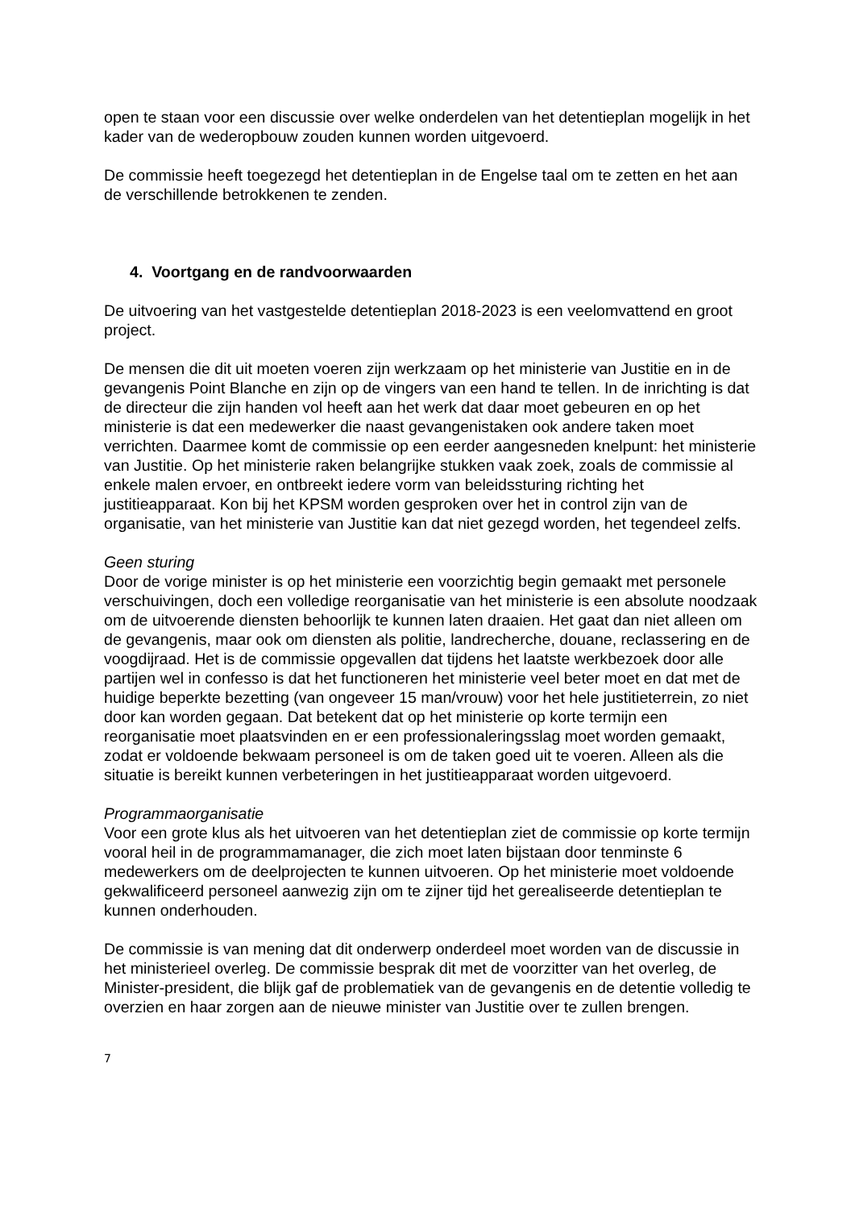open te staan voor een discussie over welke onderdelen van het detentieplan mogelijk in het kader van de wederopbouw zouden kunnen worden uitgevoerd.
De commissie heeft toegezegd het detentieplan in de Engelse taal om te zetten en het aan de verschillende betrokkenen te zenden.
4. Voortgang en de randvoorwaarden
De uitvoering van het vastgestelde detentieplan 2018-2023 is een veelomvattend en groot project.
De mensen die dit uit moeten voeren zijn werkzaam op het ministerie van Justitie en in de gevangenis Point Blanche en zijn op de vingers van een hand te tellen. In de inrichting is dat de directeur die zijn handen vol heeft aan het werk dat daar moet gebeuren en op het ministerie is dat een medewerker die naast gevangenistaken ook andere taken moet verrichten. Daarmee komt de commissie op een eerder aangesneden knelpunt: het ministerie van Justitie. Op het ministerie raken belangrijke stukken vaak zoek, zoals de commissie al enkele malen ervoer, en ontbreekt iedere vorm van beleidssturing richting het justitieapparaat. Kon bij het KPSM worden gesproken over het in control zijn van de organisatie, van het ministerie van Justitie kan dat niet gezegd worden, het tegendeel zelfs.
Geen sturing
Door de vorige minister is op het ministerie een voorzichtig begin gemaakt met personele verschuivingen, doch een volledige reorganisatie van het ministerie is een absolute noodzaak om de uitvoerende diensten behoorlijk te kunnen laten draaien. Het gaat dan niet alleen om de gevangenis, maar ook om diensten als politie, landrecherche, douane, reclassering en de voogdijraad. Het is de commissie opgevallen dat tijdens het laatste werkbezoek door alle partijen wel in confesso is dat het functioneren het ministerie veel beter moet en dat met de huidige beperkte bezetting (van ongeveer 15 man/vrouw) voor het hele justitieterrein, zo niet door kan worden gegaan. Dat betekent dat op het ministerie op korte termijn een reorganisatie moet plaatsvinden en er een professionaleringsslag moet worden gemaakt, zodat er voldoende bekwaam personeel is om de taken goed uit te voeren. Alleen als die situatie is bereikt kunnen verbeteringen in het justitieapparaat worden uitgevoerd.
Programmaorganisatie
Voor een grote klus als het uitvoeren van het detentieplan ziet de commissie op korte termijn vooral heil in de programmamanager, die zich moet laten bijstaan door tenminste 6 medewerkers om de deelprojecten te kunnen uitvoeren. Op het ministerie moet voldoende gekwalificeerd personeel aanwezig zijn om te zijner tijd het gerealiseerde detentieplan te kunnen onderhouden.
De commissie is van mening dat dit onderwerp onderdeel moet worden van de discussie in het ministerieel overleg. De commissie besprak dit met de voorzitter van het overleg, de Minister-president, die blijk gaf de problematiek van de gevangenis en de detentie volledig te overzien en haar zorgen aan de nieuwe minister van Justitie over te zullen brengen.
7